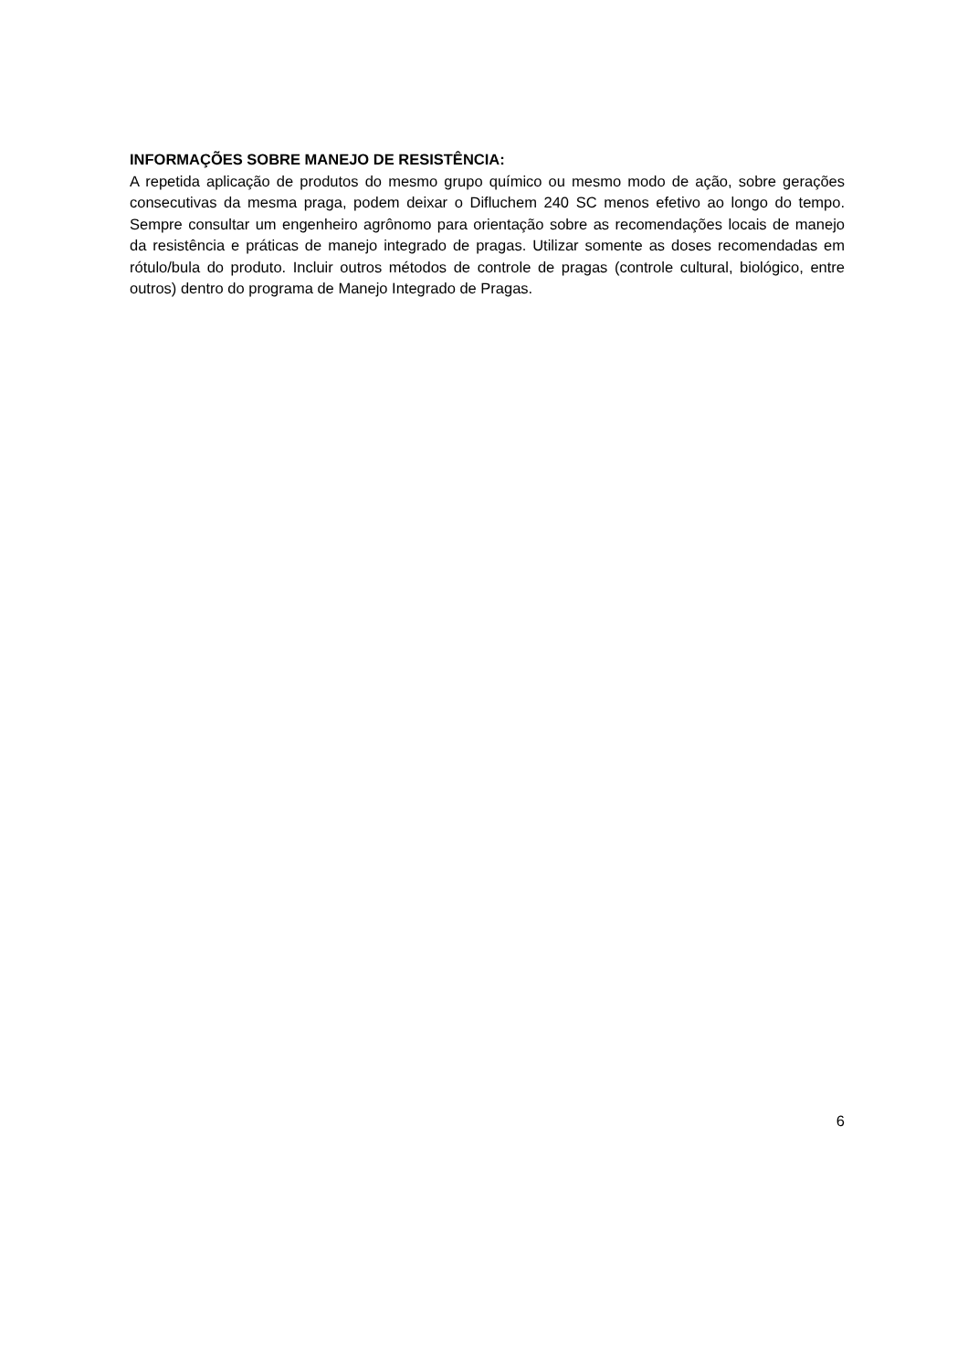INFORMAÇÕES SOBRE MANEJO DE RESISTÊNCIA:
A repetida aplicação de produtos do mesmo grupo químico ou mesmo modo de ação, sobre gerações consecutivas da mesma praga, podem deixar o Difluchem 240 SC menos efetivo ao longo do tempo. Sempre consultar um engenheiro agrônomo para orientação sobre as recomendações locais de manejo da resistência e práticas de manejo integrado de pragas. Utilizar somente as doses recomendadas em rótulo/bula do produto. Incluir outros métodos de controle de pragas (controle cultural, biológico, entre outros) dentro do programa de Manejo Integrado de Pragas.
6